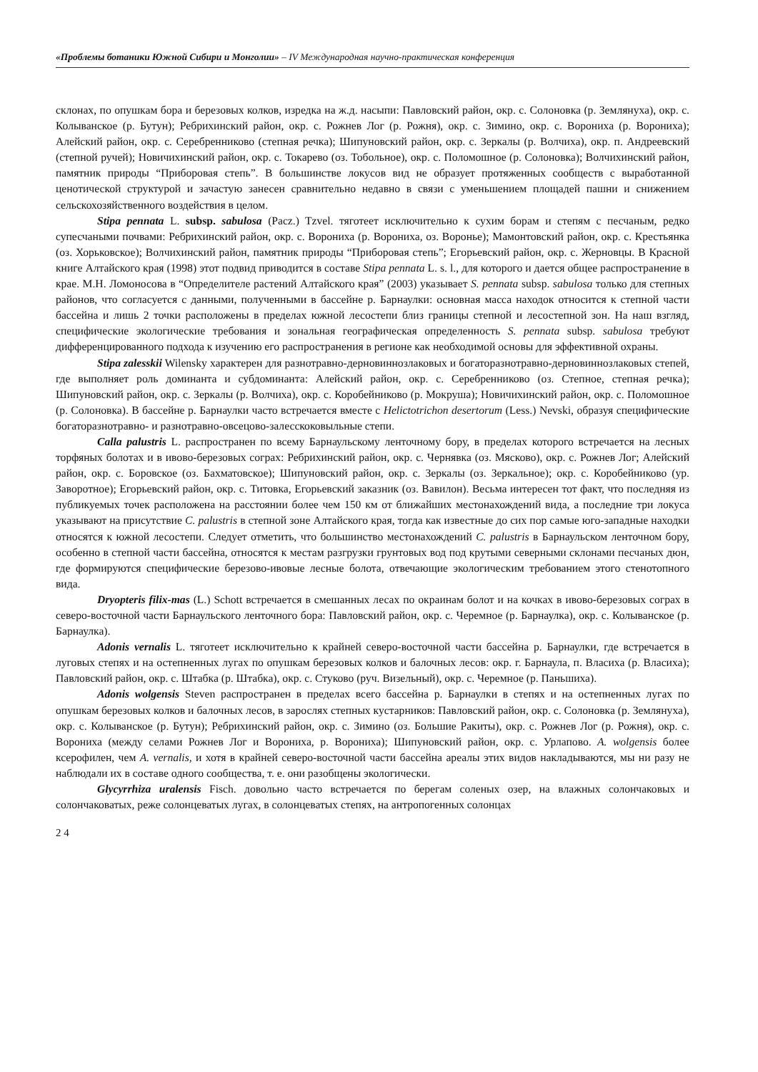«Проблемы ботаники Южной Сибири и Монголии» – IV Международная научно-практическая конференция
склонах, по опушкам бора и березовых колков, изредка на ж.д. насыпи: Павловский район, окр. с. Солоновка (р. Землянуха), окр. с. Колыванское (р. Бутун); Ребрихинский район, окр. с. Рожнев Лог (р. Рожня), окр. с. Зимино, окр. с. Ворониха (р. Ворониха); Алейский район, окр. с. Серебренниково (степная речка); Шипуновский район, окр. с. Зеркалы (р. Волчиха), окр. п. Андреевский (степной ручей); Новичихинский район, окр. с. Токарево (оз. Тобольное), окр. с. Поломошное (р. Солоновка); Волчихинский район, памятник природы “Приборовая степь”. В большинстве локусов вид не образует протяженных сообществ с выработанной ценотической структурой и зачастую занесен сравнительно недавно в связи с уменьшением площадей пашни и снижением сельскохозяйственного воздействия в целом.
Stipa pennata L. subsp. sabulosa (Pacz.) Tzvel. тяготеет исключительно к сухим борам и степям с песчаным, редко супесчаными почвами: Ребрихинский район, окр. с. Ворониха (р. Ворониха, оз. Воронье); Мамонтовский район, окр. с. Крестьянка (оз. Хорьковское); Волчихинский район, памятник природы “Приборовая степь”; Егорьевский район, окр. с. Жерновцы. В Красной книге Алтайского края (1998) этот подвид приводится в составе Stipa pennata L. s. l., для которого и дается общее распространение в крае. М.Н. Ломоносова в “Определителе растений Алтайского края” (2003) указывает S. pennata subsp. sabulosa только для степных районов, что согласуется с данными, полученными в бассейне р. Барнаулки: основная масса находок относится к степной части бассейна и лишь 2 точки расположены в пределах южной лесостепи близ границы степной и лесостепной зон. На наш взгляд, специфические экологические требования и зональная географическая определенность S. pennata subsp. sabulosa требуют дифференцированного подхода к изучению его распространения в регионе как необходимой основы для эффективной охраны.
Stipa zalesskii Wilensky характерен для разнотравно-дерновиннозлаковых и богаторазнотравно-дерновиннозлаковых степей, где выполняет роль доминанта и субдоминанта: Алейский район, окр. с. Серебренниково (оз. Степное, степная речка); Шипуновский район, окр. с. Зеркалы (р. Волчиха), окр. с. Коробейниково (р. Мокруша); Новичихинский район, окр. с. Поломошное (р. Солоновка). В бассейне р. Барнаулки часто встречается вместе с Helictotrichon desertorum (Less.) Nevski, образуя специфические богаторазнотравно- и разнотравно-овсецово-залесскоковыльные степи.
Calla palustris L. распространен по всему Барнаульскому ленточному бору, в пределах которого встречается на лесных торфяных болотах и в ивово-березовых сограх: Ребрихинский район, окр. с. Чернявка (оз. Мясково), окр. с. Рожнев Лог; Алейский район, окр. с. Боровское (оз. Бахматовское); Шипуновский район, окр. с. Зеркалы (оз. Зеркальное); окр. с. Коробейниково (ур. Заворотное); Егорьевский район, окр. с. Титовка, Егорьевский заказник (оз. Вавилон). Весьма интересен тот факт, что последняя из публикуемых точек расположена на расстоянии более чем 150 км от ближайших местонахождений вида, а последние три локуса указывают на присутствие C. palustris в степной зоне Алтайского края, тогда как известные до сих пор самые юго-западные находки относятся к южной лесостепи. Следует отметить, что большинство местонахождений C. palustris в Барнаульском ленточном бору, особенно в степной части бассейна, относятся к местам разгрузки грунтовых вод под крутыми северными склонами песчаных дюн, где формируются специфические березово-ивовые лесные болота, отвечающие экологическим требованием этого стенотопного вида.
Dryopteris filix-mas (L.) Schott встречается в смешанных лесах по окраинам болот и на кочках в ивово-березовых сограх в северо-восточной части Барнаульского ленточного бора: Павловский район, окр. с. Черемное (р. Барнаулка), окр. с. Колыванское (р. Барнаулка).
Adonis vernalis L. тяготеет исключительно к крайней северо-восточной части бассейна р. Барнаулки, где встречается в луговых степях и на остепненных лугах по опушкам березовых колков и балочных лесов: окр. г. Барнаула, п. Власиха (р. Власиха); Павловский район, окр. с. Штабка (р. Штабка), окр. с. Стуково (руч. Визельный), окр. с. Черемное (р. Паньшиха).
Adonis wolgensis Steven распространен в пределах всего бассейна р. Барнаулки в степях и на остепненных лугах по опушкам березовых колков и балочных лесов, в зарослях степных кустарников: Павловский район, окр. с. Солоновка (р. Землянуха), окр. с. Колыванское (р. Бутун); Ребрихинский район, окр. с. Зимино (оз. Большие Ракиты), окр. с. Рожнев Лог (р. Рожня), окр. с. Ворониха (между селами Рожнев Лог и Ворониха, р. Ворониха); Шипуновский район, окр. с. Урлапово. A. wolgensis более ксерофилен, чем A. vernalis, и хотя в крайней северо-восточной части бассейна ареалы этих видов накладываются, мы ни разу не наблюдали их в составе одного сообщества, т. е. они разобщены экологически.
Glycyrrhiza uralensis Fisch. довольно часто встречается по берегам соленых озер, на влажных солончаковых и солончаковатых, реже солонцеватых лугах, в солонцеватых степях, на антропогенных солонцах
2 4